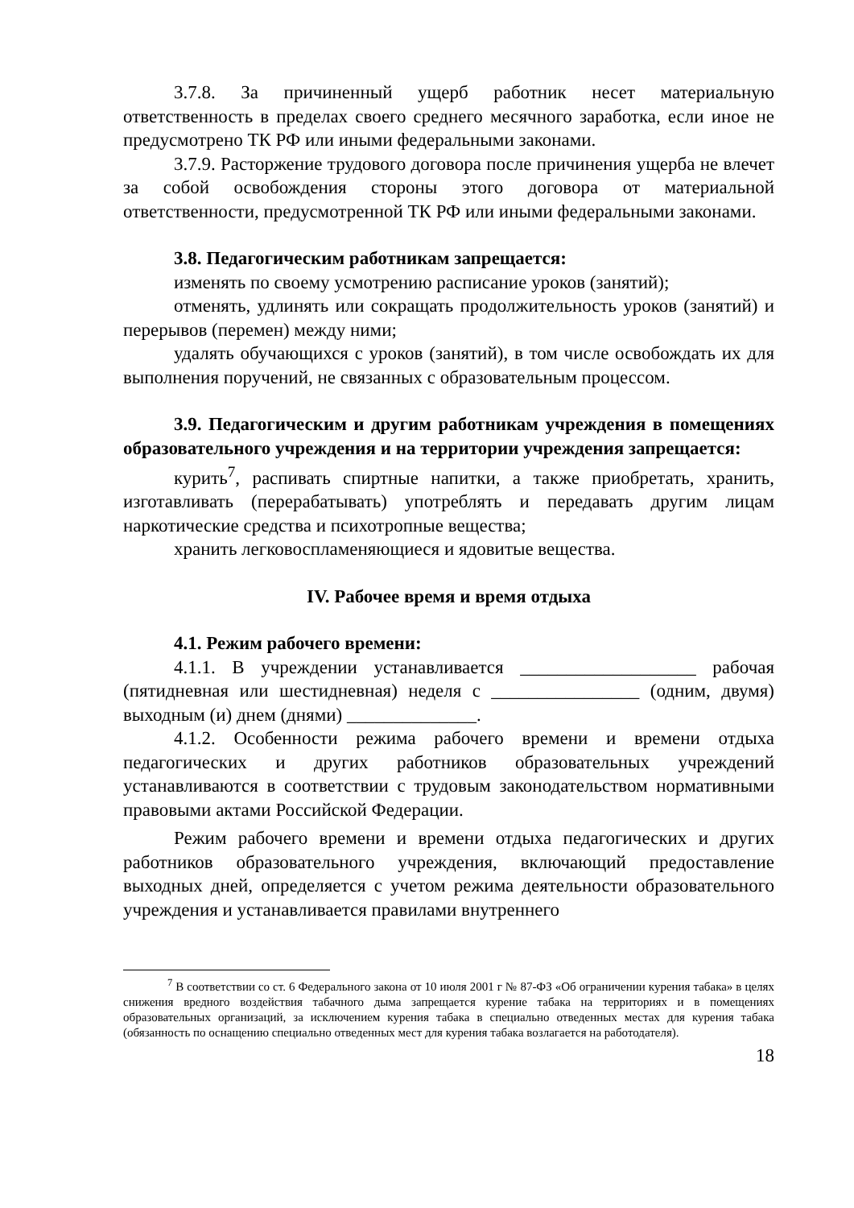3.7.8. За причиненный ущерб работник несет материальную ответственность в пределах своего среднего месячного заработка, если иное не предусмотрено ТК РФ или иными федеральными законами.
3.7.9. Расторжение трудового договора после причинения ущерба не влечет за собой освобождения стороны этого договора от материальной ответственности, предусмотренной ТК РФ или иными федеральными законами.
3.8. Педагогическим работникам запрещается:
изменять по своему усмотрению расписание уроков (занятий);
отменять, удлинять или сокращать продолжительность уроков (занятий) и перерывов (перемен) между ними;
удалять обучающихся с уроков (занятий), в том числе освобождать их для выполнения поручений, не связанных с образовательным процессом.
3.9. Педагогическим и другим работникам учреждения в помещениях образовательного учреждения и на территории учреждения запрещается:
курить<sup>7</sup>, распивать спиртные напитки, а также приобретать, хранить, изготавливать (перерабатывать) употреблять и передавать другим лицам наркотические средства и психотропные вещества;
хранить легковоспламеняющиеся и ядовитые вещества.
IV. Рабочее время и время отдыха
4.1. Режим рабочего времени:
4.1.1. В учреждении устанавливается ___________________ рабочая (пятидневная или шестидневная) неделя с ________________ (одним, двумя) выходным (и) днем (днями) ______________.
4.1.2. Особенности режима рабочего времени и времени отдыха педагогических и других работников образовательных учреждений устанавливаются в соответствии с трудовым законодательством нормативными правовыми актами Российской Федерации.
Режим рабочего времени и времени отдыха педагогических и других работников образовательного учреждения, включающий предоставление выходных дней, определяется с учетом режима деятельности образовательного учреждения и устанавливается правилами внутреннего
<sup>7</sup> В соответствии со ст. 6 Федерального закона от 10 июля 2001 г № 87-ФЗ «Об ограничении курения табака» в целях снижения вредного воздействия табачного дыма запрещается курение табака на территориях и в помещениях образовательных организаций, за исключением курения табака в специально отведенных местах для курения табака (обязанность по оснащению специально отведенных мест для курения табака возлагается на работодателя).
18